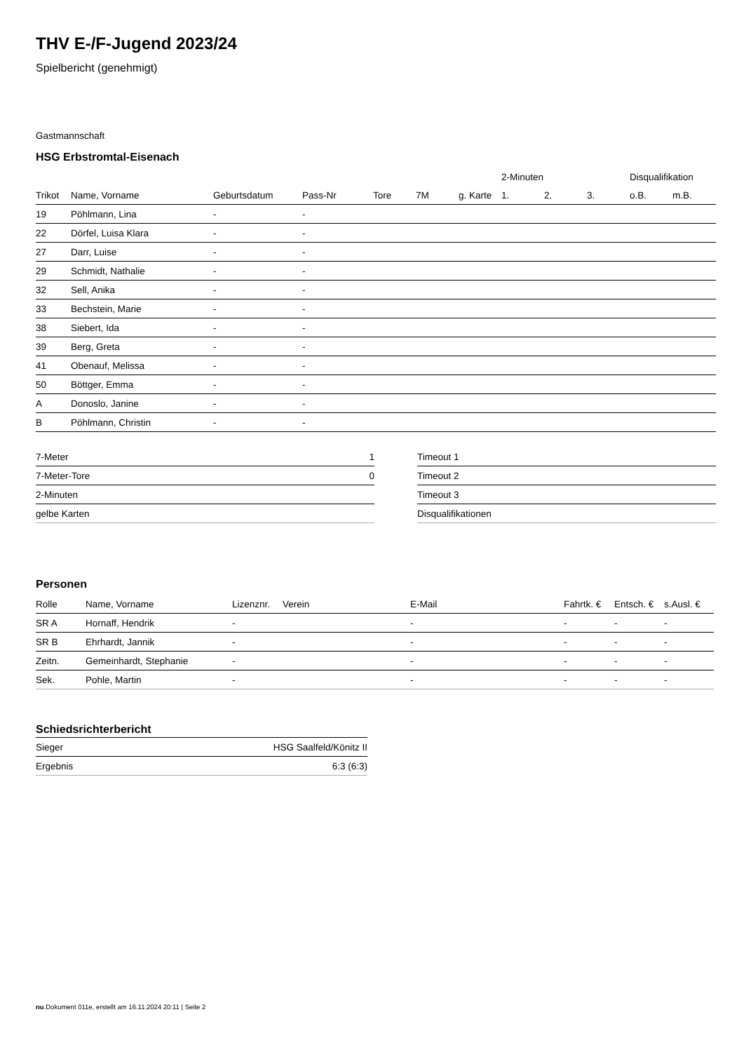THV E-/F-Jugend 2023/24
Spielbericht (genehmigt)
Gastmannschaft
HSG Erbstromtal-Eisenach
| | | | | | | | 2-Minuten | | | Disqualifikation | |
| --- | --- | --- | --- | --- | --- | --- | --- | --- | --- | --- | --- |
| Trikot | Name, Vorname | Geburtsdatum | Pass-Nr | Tore | 7M | g. Karte | 1. | 2. | 3. | o.B. | m.B. |
| 19 | Pöhlmann, Lina | - | - | | | | | | | | |
| 22 | Dörfel, Luisa Klara | - | - | | | | | | | | |
| 27 | Darr, Luise | - | - | | | | | | | | |
| 29 | Schmidt, Nathalie | - | - | | | | | | | | |
| 32 | Sell, Anika | - | - | | | | | | | | |
| 33 | Bechstein, Marie | - | - | | | | | | | | |
| 38 | Siebert, Ida | - | - | | | | | | | | |
| 39 | Berg, Greta | - | - | | | | | | | | |
| 41 | Obenauf, Melissa | - | - | | | | | | | | |
| 50 | Böttger, Emma | - | - | | | | | | | | |
| A | Donoslo, Janine | - | - | | | | | | | | |
| B | Pöhlmann, Christin | - | - | | | | | | | | |
| 7-Meter | 1 |
| 7-Meter-Tore | 0 |
| 2-Minuten | |
| gelbe Karten | |
| Timeout 1 |
| Timeout 2 |
| Timeout 3 |
| Disqualifikationen |
Personen
| Rolle | Name, Vorname | Lizenznr. | Verein | E-Mail | Fahrtk. € | Entsch. € | s.Ausl. € |
| --- | --- | --- | --- | --- | --- | --- | --- |
| SR A | Hornaff, Hendrik | - | | - | - | - | - |
| SR B | Ehrhardt, Jannik | - | | - | - | - | - |
| Zeitn. | Gemeinhardt, Stephanie | - | | - | - | - | - |
| Sek. | Pohle, Martin | - | | - | - | - | - |
Schiedsrichterbericht
| Sieger | HSG Saalfeld/Könitz II |
| Ergebnis | 6:3 (6:3) |
nu.Dokument 011e, erstellt am 16.11.2024 20:11 | Seite 2